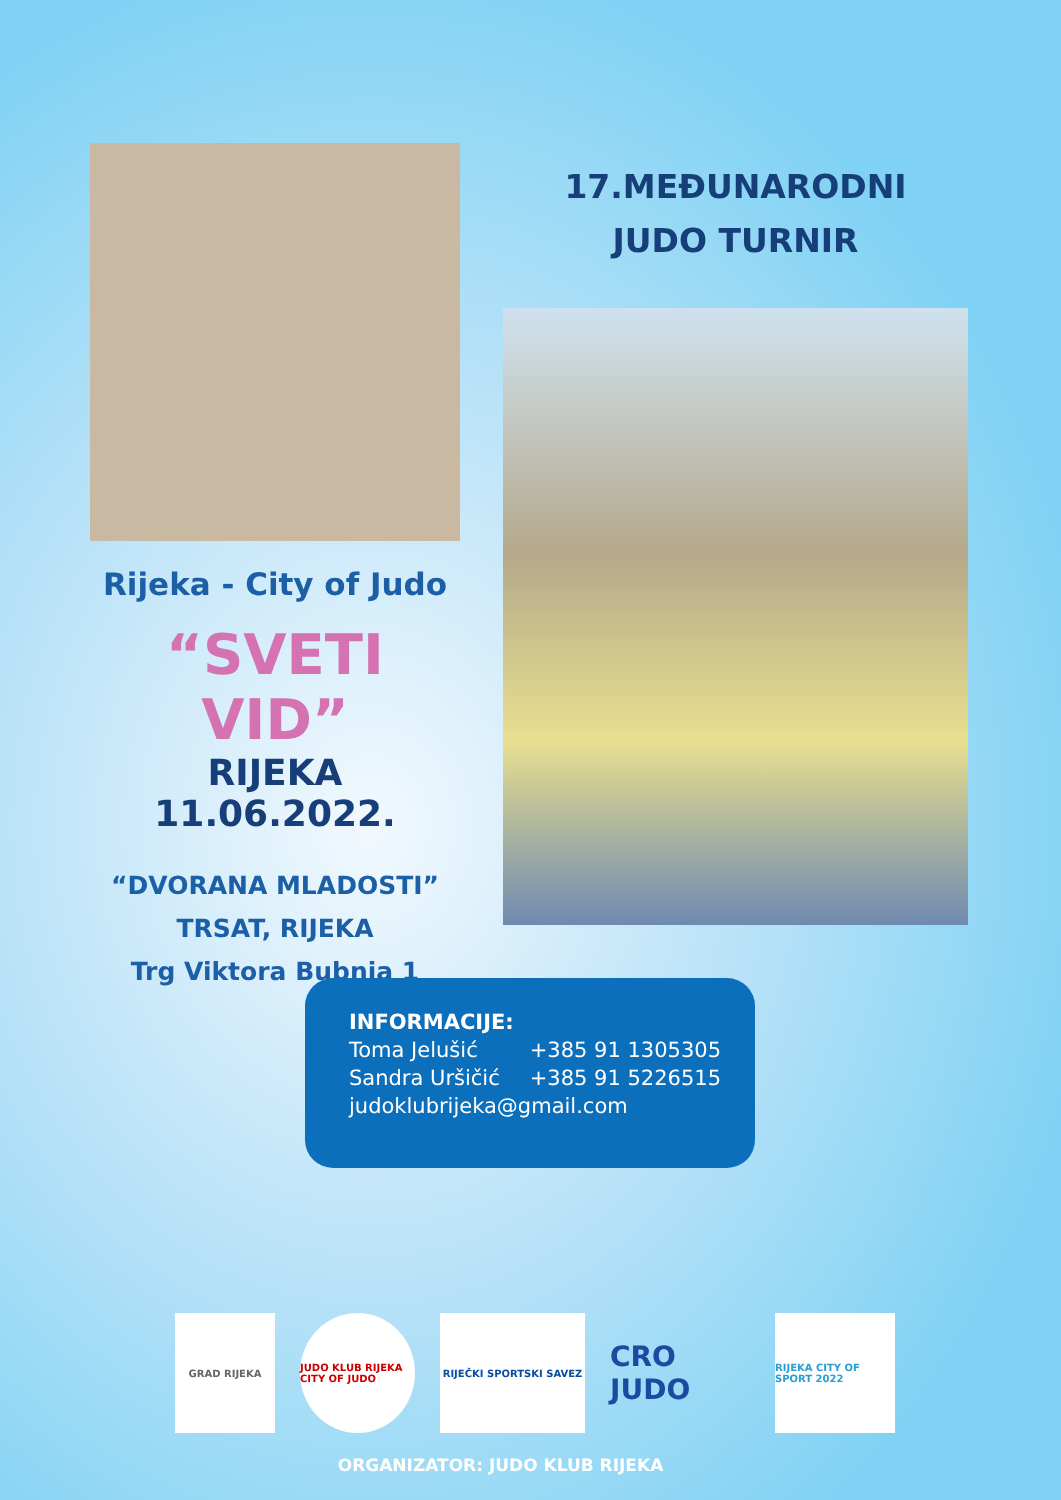Rijeka - City of Judo
“SVETI VID”
RIJEKA 11.06.2022.
“DVORANA MLADOSTI”
TRSAT, RIJEKA
Trg Viktora Bubnja 1
17.MEĐUNARODNI
JUDO TURNIR
| INFORMACIJE: | |
| Toma Jelušić | +385 91 1305305 |
| Sandra Uršičić | +385 91 5226515 |
| judoklubrijeka@gmail.com | |
GRAD RIJEKA
JUDO KLUB RIJEKA CITY OF JUDO
RIJEČKI SPORTSKI SAVEZ
CRO JUDO
RIJEKA CITY OF SPORT 2022
ORGANIZATOR: JUDO KLUB RIJEKA